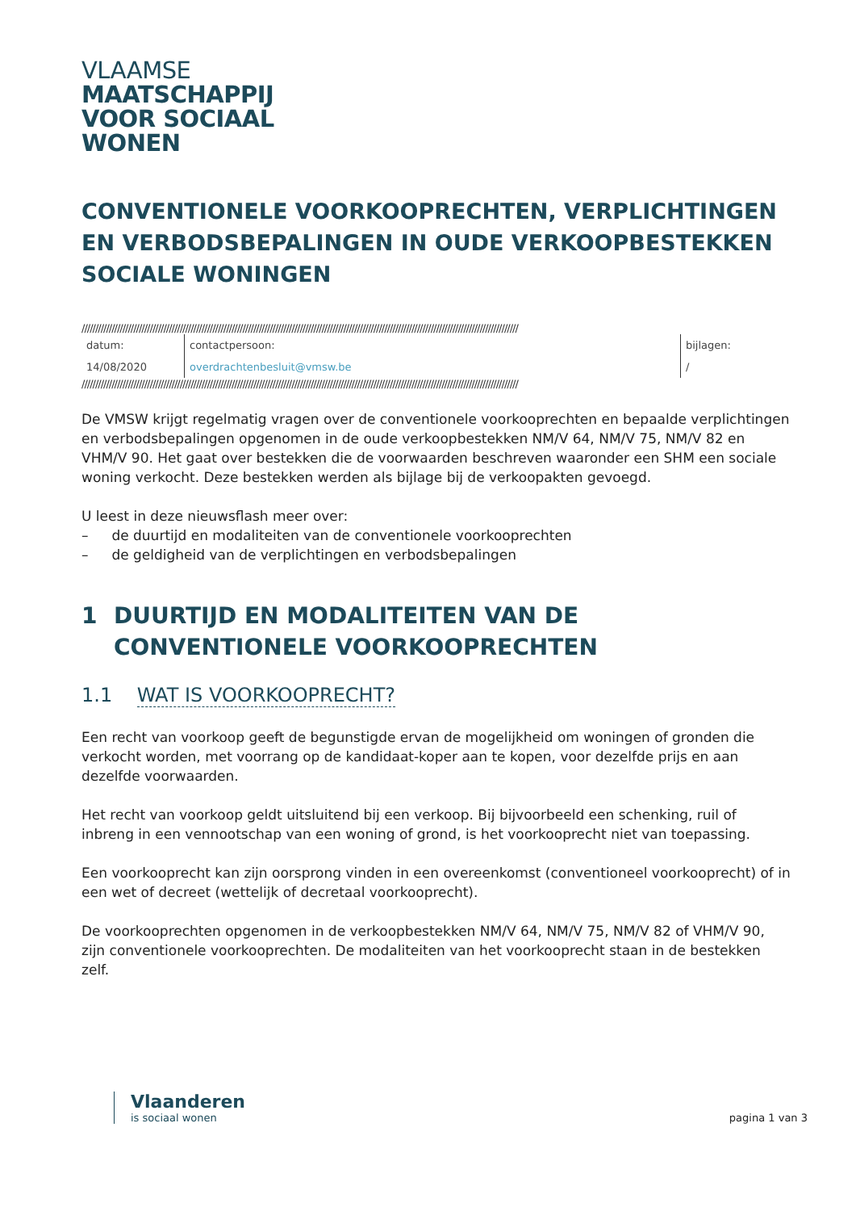VLAAMSE
MAATSCHAPPIJ
VOOR SOCIAAL
WONEN
CONVENTIONELE VOORKOOPRECHTEN, VERPLICHTINGEN EN VERBODSBEPALINGEN IN OUDE VERKOOPBESTEKKEN SOCIALE WONINGEN
////////////////////////////////////////////////////////////////////////////////////////////////////////////////////////////////////////////////////////////////
| datum: | contactpersoon: | bijlagen: |
| 14/08/2020 | overdrachtenbesluit@vmsw.be | / |
////////////////////////////////////////////////////////////////////////////////////////////////////////////////////////////////////////////////////////////////
De VMSW krijgt regelmatig vragen over de conventionele voorkooprechten en bepaalde verplichtingen en verbodsbepalingen opgenomen in de oude verkoopbestekken NM/V 64, NM/V 75, NM/V 82 en VHM/V 90. Het gaat over bestekken die de voorwaarden beschreven waaronder een SHM een sociale woning verkocht. Deze bestekken werden als bijlage bij de verkoopakten gevoegd.
U leest in deze nieuwsflash meer over:
– de duurtijd en modaliteiten van de conventionele voorkooprechten
– de geldigheid van de verplichtingen en verbodsbepalingen
1 DUURTIJD EN MODALITEITEN VAN DE CONVENTIONELE VOORKOOPRECHTEN
1.1 WAT IS VOORKOOPRECHT?
Een recht van voorkoop geeft de begunstigde ervan de mogelijkheid om woningen of gronden die verkocht worden, met voorrang op de kandidaat-koper aan te kopen, voor dezelfde prijs en aan dezelfde voorwaarden.
Het recht van voorkoop geldt uitsluitend bij een verkoop. Bij bijvoorbeeld een schenking, ruil of inbreng in een vennootschap van een woning of grond, is het voorkooprecht niet van toepassing.
Een voorkooprecht kan zijn oorsprong vinden in een overeenkomst (conventioneel voorkooprecht) of in een wet of decreet (wettelijk of decretaal voorkooprecht).
De voorkooprechten opgenomen in de verkoopbestekken NM/V 64, NM/V 75, NM/V 82 of VHM/V 90, zijn conventionele voorkooprechten. De modaliteiten van het voorkooprecht staan in de bestekken zelf.
Vlaanderen
is sociaal wonen
pagina 1 van 3